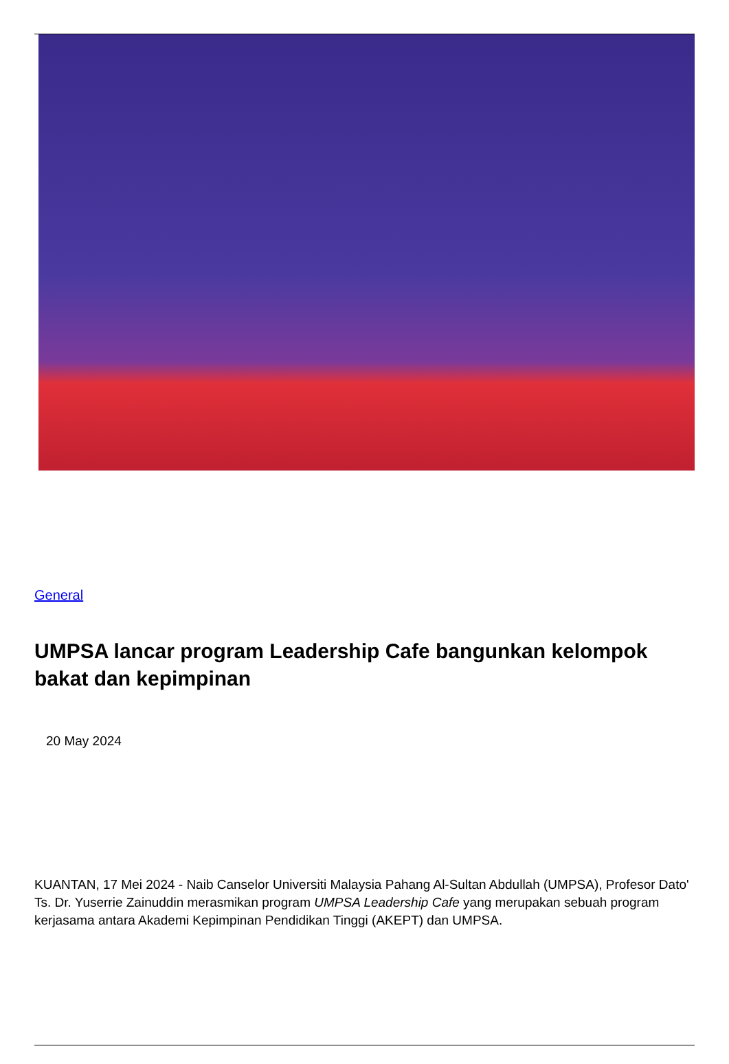General
UMPSA lancar program Leadership Cafe bangunkan kelompok bakat dan kepimpinan
20 May 2024
KUANTAN, 17 Mei 2024 - Naib Canselor Universiti Malaysia Pahang Al-Sultan Abdullah (UMPSA), Profesor Dato' Ts. Dr. Yuserrie Zainuddin merasmikan program UMPSA Leadership Cafe yang merupakan sebuah program kerjasama antara Akademi Kepimpinan Pendidikan Tinggi (AKEPT) dan UMPSA.